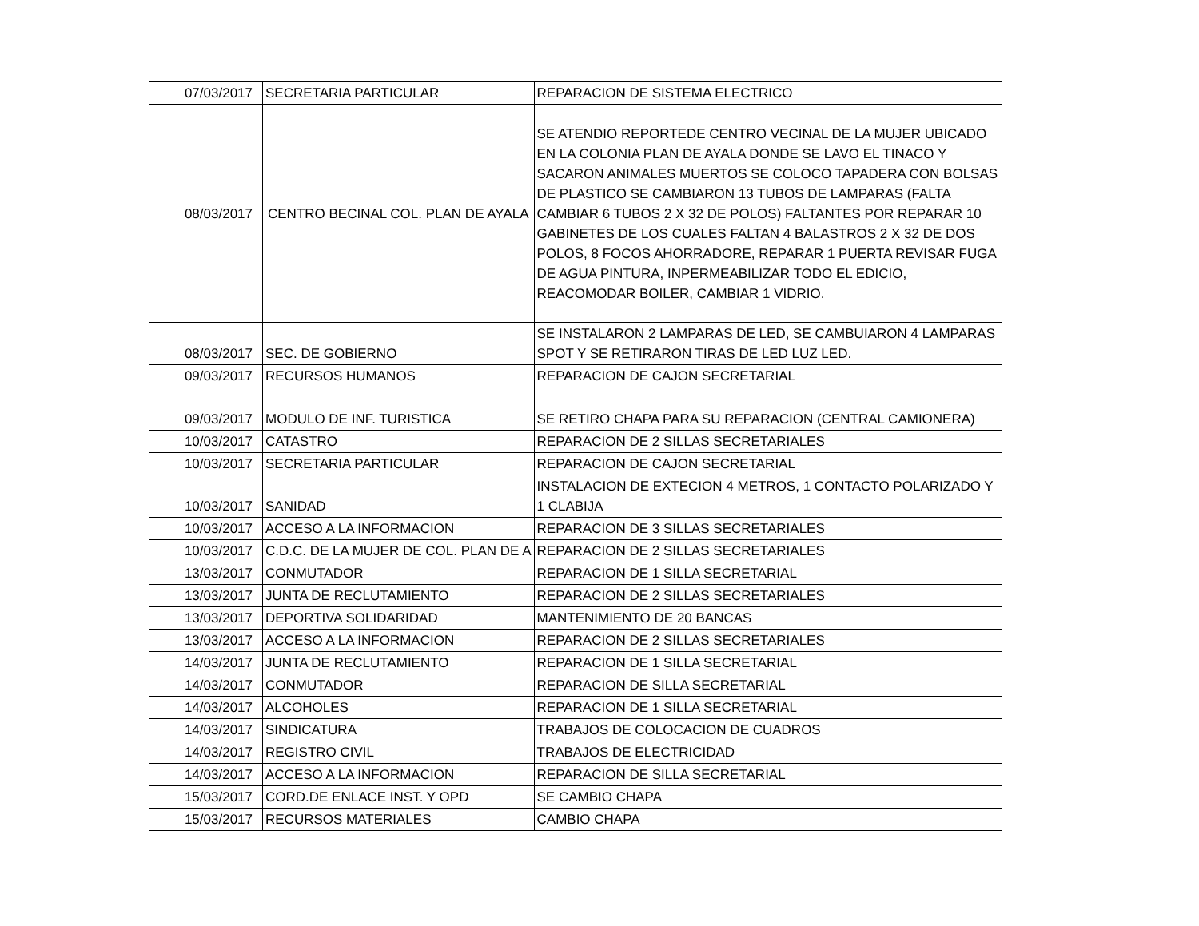| 07/03/2017 | SECRETARIA PARTICULAR | REPARACION DE SISTEMA ELECTRICO |
| 08/03/2017 | CENTRO BECINAL COL. PLAN DE AYALA | SE ATENDIO REPORTEDE CENTRO VECINAL DE LA MUJER UBICADO EN LA COLONIA PLAN DE AYALA DONDE SE LAVO EL TINACO Y SACARON ANIMALES MUERTOS SE COLOCO TAPADERA CON BOLSAS DE PLASTICO SE CAMBIARON 13 TUBOS DE LAMPARAS (FALTA CAMBIAR 6 TUBOS 2 X 32 DE POLOS) FALTANTES POR REPARAR 10 GABINETES DE LOS CUALES FALTAN 4 BALASTROS 2 X 32 DE DOS POLOS, 8 FOCOS AHORRADORE, REPARAR 1 PUERTA REVISAR FUGA DE AGUA PINTURA, INPERMEABILIZAR TODO EL EDICIO, REACOMODAR BOILER, CAMBIAR 1 VIDRIO. |
| 08/03/2017 | SEC. DE GOBIERNO | SE INSTALARON 2 LAMPARAS DE LED, SE CAMBUIARON 4 LAMPARAS SPOT Y SE RETIRARON TIRAS DE LED LUZ LED. |
| 09/03/2017 | RECURSOS HUMANOS | REPARACION DE CAJON SECRETARIAL |
| 09/03/2017 | MODULO DE INF. TURISTICA | SE RETIRO CHAPA PARA SU REPARACION (CENTRAL CAMIONERA) |
| 10/03/2017 | CATASTRO | REPARACION DE 2 SILLAS SECRETARIALES |
| 10/03/2017 | SECRETARIA PARTICULAR | REPARACION DE CAJON SECRETARIAL |
| 10/03/2017 | SANIDAD | INSTALACION DE EXTECION 4 METROS, 1 CONTACTO POLARIZADO Y 1 CLABIJA |
| 10/03/2017 | ACCESO A LA INFORMACION | REPARACION DE 3 SILLAS SECRETARIALES |
| 10/03/2017 | C.D.C. DE LA MUJER DE COL. PLAN DE A | REPARACION DE 2 SILLAS SECRETARIALES |
| 13/03/2017 | CONMUTADOR | REPARACION DE 1 SILLA SECRETARIAL |
| 13/03/2017 | JUNTA DE RECLUTAMIENTO | REPARACION DE 2 SILLAS SECRETARIALES |
| 13/03/2017 | DEPORTIVA SOLIDARIDAD | MANTENIMIENTO DE 20 BANCAS |
| 13/03/2017 | ACCESO A LA INFORMACION | REPARACION DE 2 SILLAS SECRETARIALES |
| 14/03/2017 | JUNTA DE RECLUTAMIENTO | REPARACION DE 1 SILLA SECRETARIAL |
| 14/03/2017 | CONMUTADOR | REPARACION DE SILLA SECRETARIAL |
| 14/03/2017 | ALCOHOLES | REPARACION DE 1 SILLA SECRETARIAL |
| 14/03/2017 | SINDICATURA | TRABAJOS DE COLOCACION DE CUADROS |
| 14/03/2017 | REGISTRO CIVIL | TRABAJOS DE ELECTRICIDAD |
| 14/03/2017 | ACCESO A LA INFORMACION | REPARACION DE SILLA SECRETARIAL |
| 15/03/2017 | CORD.DE ENLACE INST. Y OPD | SE CAMBIO CHAPA |
| 15/03/2017 | RECURSOS MATERIALES | CAMBIO CHAPA |